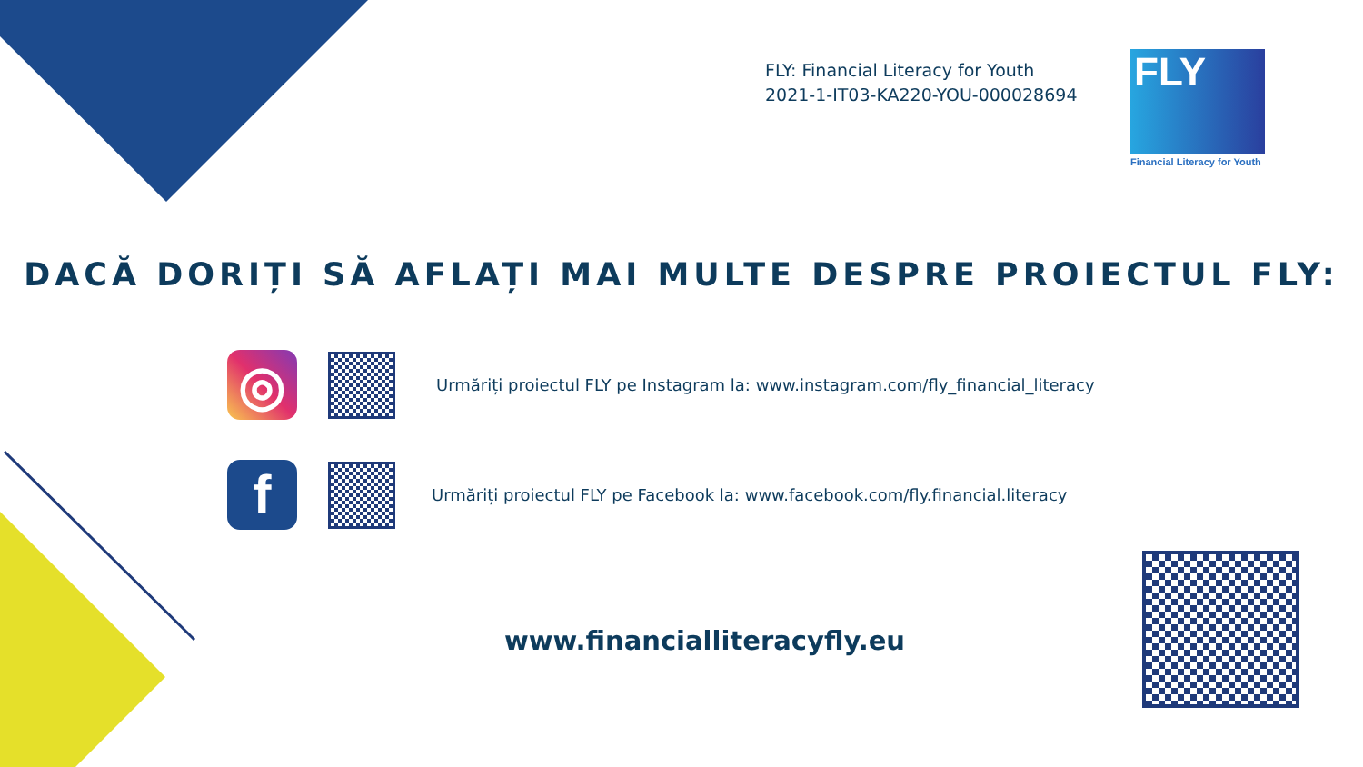FLY: Financial Literacy for Youth
2021-1-IT03-KA220-YOU-000028694
FLY
Financial Literacy for Youth
DACĂ DORIȚI SĂ AFLAȚI MAI MULTE DESPRE PROIECTUL FLY:
◎
Urmăriți proiectul FLY pe Instagram la: www.instagram.com/fly_financial_literacy
f
Urmăriți proiectul FLY pe Facebook la: www.facebook.com/fly.financial.literacy
www.financialliteracyfly.eu